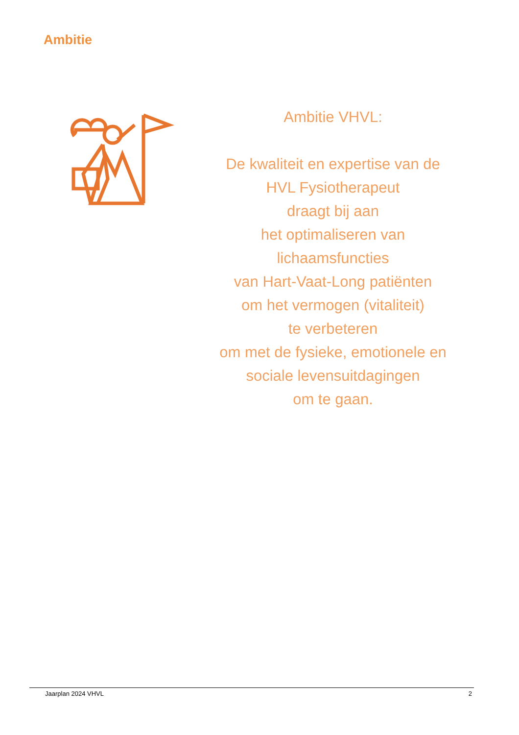Ambitie
Ambitie VHVL:
De kwaliteit en expertise van de
HVL Fysiotherapeut
draagt bij aan
het optimaliseren van
lichaamsfuncties
van Hart-Vaat-Long patiënten
om het vermogen (vitaliteit)
te verbeteren
om met de fysieke, emotionele en
sociale levensuitdagingen
om te gaan.
Jaarplan 2024 VHVL 2